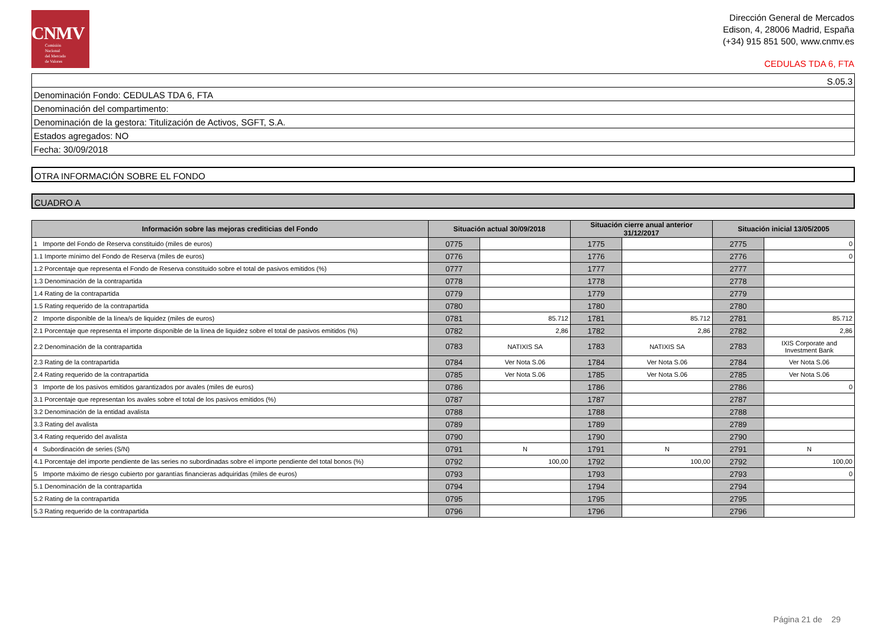CNMV
Comisión
Nacional
del Mercado
de Valores
Dirección General de Mercados
Edison, 4, 28006 Madrid, España
(+34) 915 851 500, www.cnmv.es
CEDULAS TDA 6, FTA
| S.05.3 |
| Denominación Fondo: CEDULAS TDA 6, FTA |
| Denominación del compartimento: |
| Denominación de la gestora: Titulización de Activos, SGFT, S.A. |
| Estados agregados: NO |
| Fecha: 30/09/2018 |
OTRA INFORMACIÓN SOBRE EL FONDO
CUADRO A
| Información sobre las mejoras crediticias del Fondo | Situación actual 30/09/2018 | | Situación cierre anual anterior 31/12/2017 | | Situación inicial 13/05/2005 | |
| --- | --- | --- | --- | --- | --- | --- |
| 1 Importe del Fondo de Reserva constituido (miles de euros) | 0775 | | 1775 | | 2775 | 0 |
| 1.1 Importe mínimo del Fondo de Reserva (miles de euros) | 0776 | | 1776 | | 2776 | 0 |
| 1.2 Porcentaje que representa el Fondo de Reserva constituido sobre el total de pasivos emitidos (%) | 0777 | | 1777 | | 2777 | |
| 1.3 Denominación de la contrapartida | 0778 | | 1778 | | 2778 | |
| 1.4 Rating de la contrapartida | 0779 | | 1779 | | 2779 | |
| 1.5 Rating requerido de la contrapartida | 0780 | | 1780 | | 2780 | |
| 2 Importe disponible de la línea/s de liquidez (miles de euros) | 0781 | 85.712 | 1781 | 85.712 | 2781 | 85.712 |
| 2.1 Porcentaje que representa el importe disponible de la línea de liquidez sobre el total de pasivos emitidos (%) | 0782 | 2,86 | 1782 | 2,86 | 2782 | 2,86 |
| 2.2 Denominación de la contrapartida | 0783 | NATIXIS SA | 1783 | NATIXIS SA | 2783 | IXIS Corporate and Investment Bank |
| 2.3 Rating de la contrapartida | 0784 | Ver Nota S.06 | 1784 | Ver Nota S.06 | 2784 | Ver Nota S.06 |
| 2.4 Rating requerido de la contrapartida | 0785 | Ver Nota S.06 | 1785 | Ver Nota S.06 | 2785 | Ver Nota S.06 |
| 3 Importe de los pasivos emitidos garantizados por avales (miles de euros) | 0786 | | 1786 | | 2786 | 0 |
| 3.1 Porcentaje que representan los avales sobre el total de los pasivos emitidos (%) | 0787 | | 1787 | | 2787 | |
| 3.2 Denominación de la entidad avalista | 0788 | | 1788 | | 2788 | |
| 3.3 Rating del avalista | 0789 | | 1789 | | 2789 | |
| 3.4 Rating requerido del avalista | 0790 | | 1790 | | 2790 | |
| 4 Subordinación de series (S/N) | 0791 | N | 1791 | N | 2791 | N |
| 4.1 Porcentaje del importe pendiente de las series no subordinadas sobre el importe pendiente del total bonos (%) | 0792 | 100,00 | 1792 | 100,00 | 2792 | 100,00 |
| 5 Importe máximo de riesgo cubierto por garantías financieras adquiridas (miles de euros) | 0793 | | 1793 | | 2793 | 0 |
| 5.1 Denominación de la contrapartida | 0794 | | 1794 | | 2794 | |
| 5.2 Rating de la contrapartida | 0795 | | 1795 | | 2795 | |
| 5.3 Rating requerido de la contrapartida | 0796 | | 1796 | | 2796 | |
Página 21 de 29